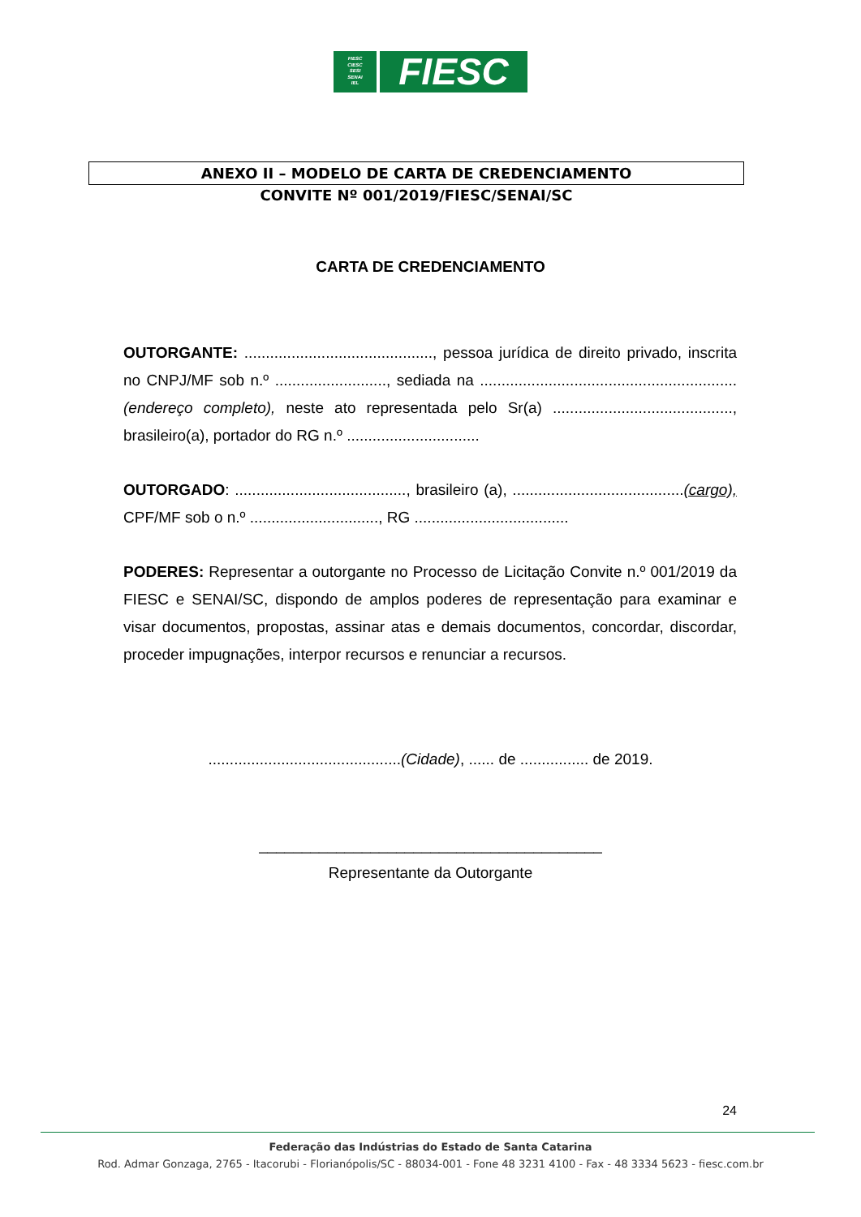FIESC
CIESC
SESI
SENAI
IEL
FIESC
ANEXO II – MODELO DE CARTA DE CREDENCIAMENTO
CONVITE Nº 001/2019/FIESC/SENAI/SC
CARTA DE CREDENCIAMENTO
OUTORGANTE: ............................................, pessoa jurídica de direito privado, inscrita no CNPJ/MF sob n.º .........................., sediada na ............................................................ (endereço completo), neste ato representada pelo Sr(a) .........................................., brasileiro(a), portador do RG n.º ...............................
OUTORGADO: ........................................, brasileiro (a), ........................................(cargo), CPF/MF sob o n.º .............................., RG ....................................
PODERES: Representar a outorgante no Processo de Licitação Convite n.º 001/2019 da FIESC e SENAI/SC, dispondo de amplos poderes de representação para examinar e visar documentos, propostas, assinar atas e demais documentos, concordar, discordar, proceder impugnações, interpor recursos e renunciar a recursos.
.............................................(Cidade), ...... de ................ de 2019.
________________________________________
Representante da Outorgante
24
Federação das Indústrias do Estado de Santa Catarina
Rod. Admar Gonzaga, 2765 - Itacorubi - Florianópolis/SC - 88034-001 - Fone 48 3231 4100 - Fax - 48 3334 5623 - fiesc.com.br